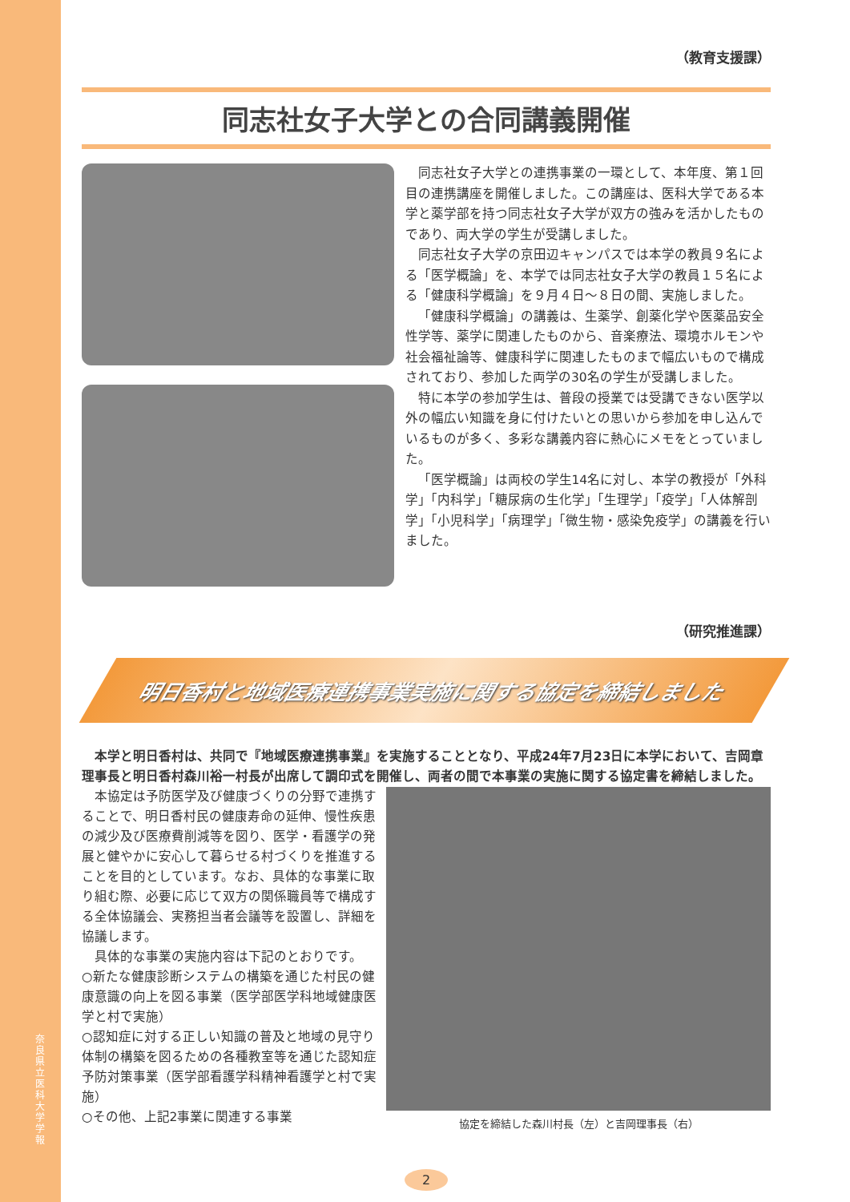奈良県立医科大学 学報
（教育支援課）
同志社女子大学との合同講義開催
同志社女子大学との連携事業の一環として、本年度、第１回目の連携講座を開催しました。この講座は、医科大学である本学と薬学部を持つ同志社女子大学が双方の強みを活かしたものであり、両大学の学生が受講しました。
同志社女子大学の京田辺キャンパスでは本学の教員９名による「医学概論」を、本学では同志社女子大学の教員１５名による「健康科学概論」を９月４日～８日の間、実施しました。
「健康科学概論」の講義は、生薬学、創薬化学や医薬品安全性学等、薬学に関連したものから、音楽療法、環境ホルモンや社会福祉論等、健康科学に関連したものまで幅広いもので構成されており、参加した両学の30名の学生が受講しました。
特に本学の参加学生は、普段の授業では受講できない医学以外の幅広い知識を身に付けたいとの思いから参加を申し込んでいるものが多く、多彩な講義内容に熱心にメモをとっていました。
「医学概論」は両校の学生14名に対し、本学の教授が「外科学」「内科学」「糖尿病の生化学」「生理学」「疫学」「人体解剖学」「小児科学」「病理学」「微生物・感染免疫学」の講義を行いました。
（研究推進課）
明日香村と地域医療連携事業実施に関する協定を締結しました
本学と明日香村は、共同で『地域医療連携事業』を実施することとなり、平成24年7月23日に本学において、吉岡章理事長と明日香村森川裕一村長が出席して調印式を開催し、両者の間で本事業の実施に関する協定書を締結しました。
　本協定は予防医学及び健康づくりの分野で連携することで、明日香村民の健康寿命の延伸、慢性疾患の減少及び医療費削減等を図り、医学・看護学の発展と健やかに安心して暮らせる村づくりを推進することを目的としています。なお、具体的な事業に取り組む際、必要に応じて双方の関係職員等で構成する全体協議会、実務担当者会議等を設置し、詳細を協議します。
　具体的な事業の実施内容は下記のとおりです。
○新たな健康診断システムの構築を通じた村民の健康意識の向上を図る事業（医学部医学科地域健康医学と村で実施）
○認知症に対する正しい知識の普及と地域の見守り体制の構築を図るための各種教室等を通じた認知症予防対策事業（医学部看護学科精神看護学と村で実施）
○その他、上記2事業に関連する事業
協定を締結した森川村長（左）と吉岡理事長（右）
2